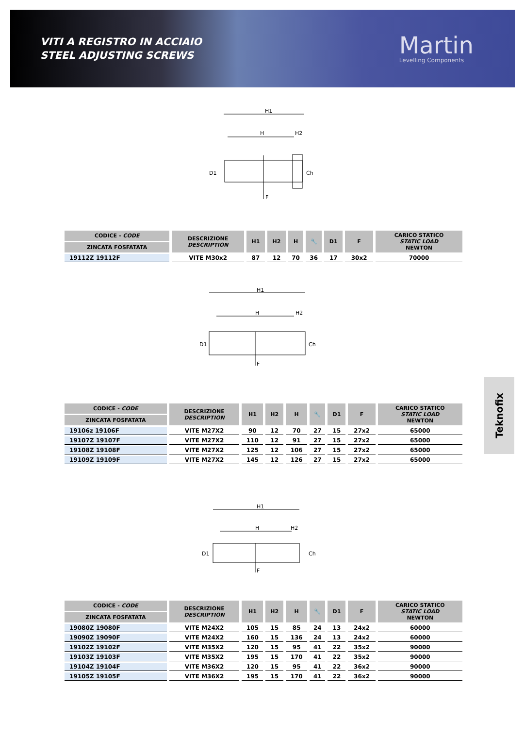VITI A REGISTRO IN ACCIAIO
STEEL ADJUSTING SCREWS
Martin
Levelling Components
H1
H
H2
Ch
D1
F
| CODICE - CODE | DESCRIZIONE DESCRIPTION | H1 | H2 | H | 🔧 | D1 | F | CARICO STATICO STATIC LOAD NEWTON |
| --- | --- | --- | --- | --- | --- | --- | --- | --- |
| ZINCATA FOSFATATA | | | | | | | | |
| 19112Z 19112F | VITE M30x2 | 87 | 12 | 70 | 36 | 17 | 30x2 | 70000 |
H1
H
H2
Ch
D1
F
| CODICE - CODE | DESCRIZIONE DESCRIPTION | H1 | H2 | H | 🔧 | D1 | F | CARICO STATICO STATIC LOAD NEWTON |
| --- | --- | --- | --- | --- | --- | --- | --- | --- |
| ZINCATA FOSFATATA | | | | | | | | |
| 19106z 19106F | VITE M27X2 | 90 | 12 | 70 | 27 | 15 | 27x2 | 65000 |
| 19107Z 19107F | VITE M27X2 | 110 | 12 | 91 | 27 | 15 | 27x2 | 65000 |
| 19108Z 19108F | VITE M27X2 | 125 | 12 | 106 | 27 | 15 | 27x2 | 65000 |
| 19109Z 19109F | VITE M27X2 | 145 | 12 | 126 | 27 | 15 | 27x2 | 65000 |
H1
H
H2
Ch
D1
F
| CODICE - CODE | DESCRIZIONE DESCRIPTION | H1 | H2 | H | 🔧 | D1 | F | CARICO STATICO STATIC LOAD NEWTON |
| --- | --- | --- | --- | --- | --- | --- | --- | --- |
| ZINCATA FOSFATATA | | | | | | | | |
| 19080Z 19080F | VITE M24X2 | 105 | 15 | 85 | 24 | 13 | 24x2 | 60000 |
| 19090Z 19090F | VITE M24X2 | 160 | 15 | 136 | 24 | 13 | 24x2 | 60000 |
| 19102Z 19102F | VITE M35X2 | 120 | 15 | 95 | 41 | 22 | 35x2 | 90000 |
| 19103Z 19103F | VITE M35X2 | 195 | 15 | 170 | 41 | 22 | 35x2 | 90000 |
| 19104Z 19104F | VITE M36X2 | 120 | 15 | 95 | 41 | 22 | 36x2 | 90000 |
| 19105Z 19105F | VITE M36X2 | 195 | 15 | 170 | 41 | 22 | 36x2 | 90000 |
Teknofix